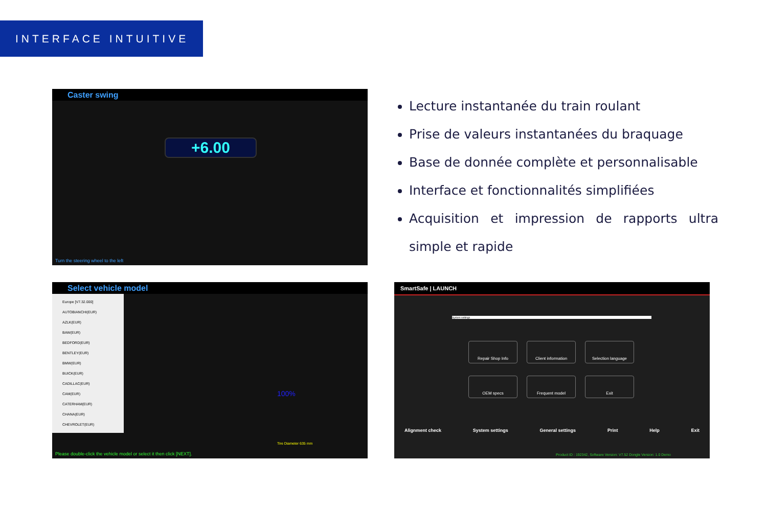INTERFACE INTUITIVE
Caster swing
+6.00
Turn the steering wheel to the left
Lecture instantanée du train roulant
Prise de valeurs instantanées du braquage
Base de donnée complète et personnalisable
Interface et fonctionnalités simplifiées
Acquisition et impression de rapports ultra simple et rapide
Select vehicle model
Europe [V7.32.000]
AUTOBIANCHI(EUR)
AZLK(EUR)
BAW(EUR)
BEDFORD(EUR)
BENTLEY(EUR)
BMW(EUR)
BUICK(EUR)
CADILLAC(EUR)
CAM(EUR)
CATERHAM(EUR)
CHANA(EUR)
CHEVROLET(EUR)
100%
Tire Diameter 635 mm
Please double-click the vehicle model or select it then click [NEXT].
SmartSafe | LAUNCH
System settings
Repair Shop Info
Client information
Selection language
OEM specs
Frequent model
Exit
Alignment check System settings General settings Print Help Exit
Product ID : 192342, Software Version: V7.52 Dongle Version: 1.0 Demo